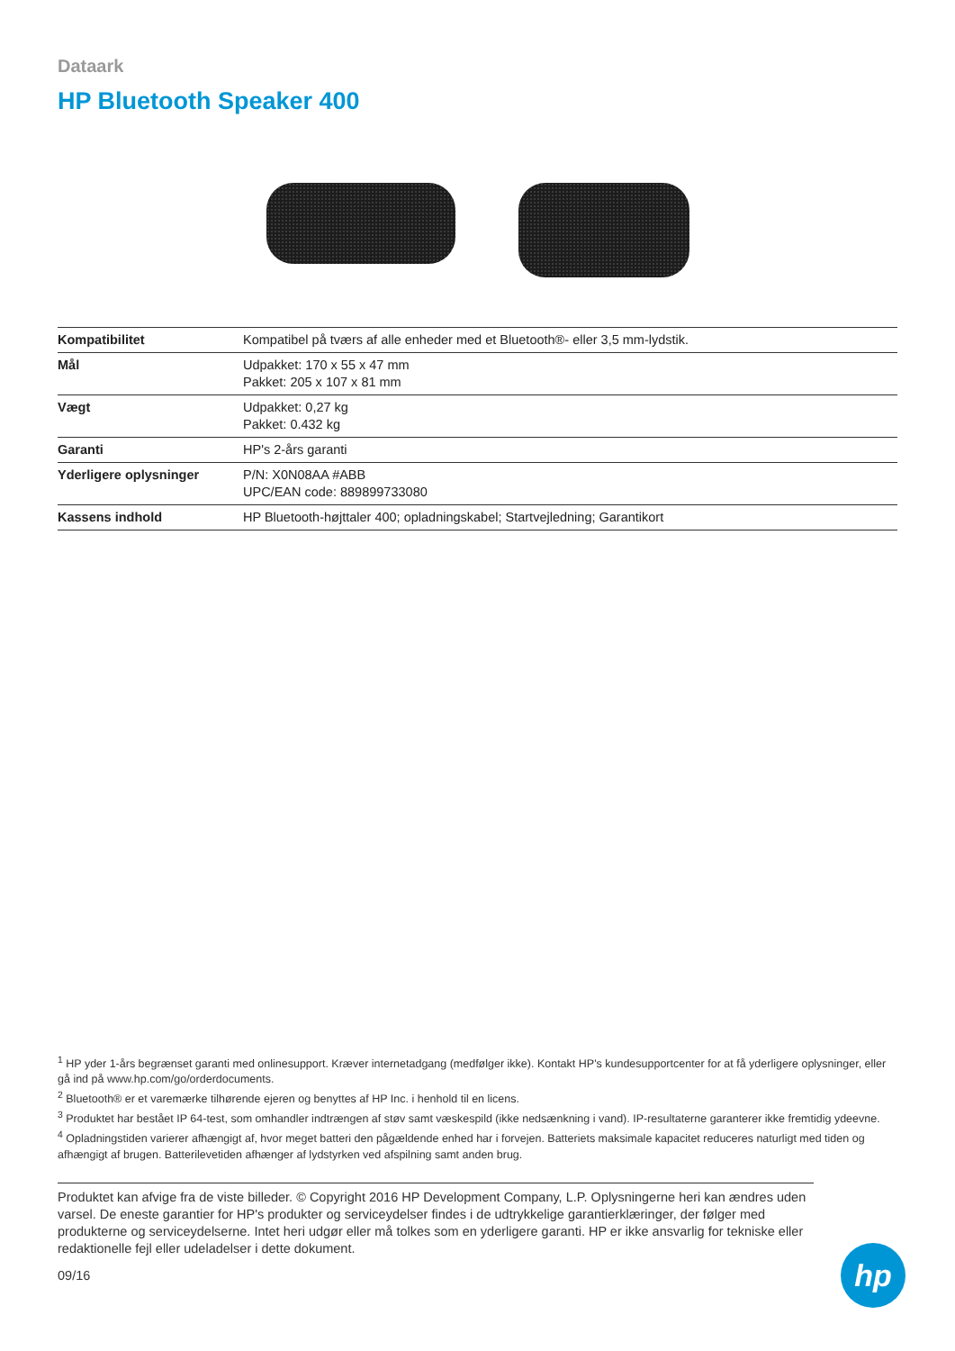Dataark
HP Bluetooth Speaker 400
| Kompatibilitet | Kompatibel på tværs af alle enheder med et Bluetooth®- eller 3,5 mm-lydstik. |
| Mål | Udpakket: 170 x 55 x 47 mm Pakket: 205 x 107 x 81 mm |
| Vægt | Udpakket: 0,27 kg Pakket: 0.432 kg |
| Garanti | HP's 2-års garanti |
| Yderligere oplysninger | P/N: X0N08AA #ABB UPC/EAN code: 889899733080 |
| Kassens indhold | HP Bluetooth-højttaler 400; opladningskabel; Startvejledning; Garantikort |
<sup>1</sup> HP yder 1-års begrænset garanti med onlinesupport. Kræver internetadgang (medfølger ikke). Kontakt HP's kundesupportcenter for at få yderligere oplysninger, eller gå ind på www.hp.com/go/orderdocuments.
<sup>2</sup> Bluetooth® er et varemærke tilhørende ejeren og benyttes af HP Inc. i henhold til en licens.
<sup>3</sup> Produktet har bestået IP 64-test, som omhandler indtrængen af støv samt væskespild (ikke nedsænkning i vand). IP-resultaterne garanterer ikke fremtidig ydeevne.
<sup>4</sup> Opladningstiden varierer afhængigt af, hvor meget batteri den pågældende enhed har i forvejen. Batteriets maksimale kapacitet reduceres naturligt med tiden og afhængigt af brugen. Batterilevetiden afhænger af lydstyrken ved afspilning samt anden brug.
Produktet kan afvige fra de viste billeder. © Copyright 2016 HP Development Company, L.P. Oplysningerne heri kan ændres uden varsel. De eneste garantier for HP's produkter og serviceydelser findes i de udtrykkelige garantierklæringer, der følger med produkterne og serviceydelserne. Intet heri udgør eller må tolkes som en yderligere garanti. HP er ikke ansvarlig for tekniske eller redaktionelle fejl eller udeladelser i dette dokument.
09/16
hp